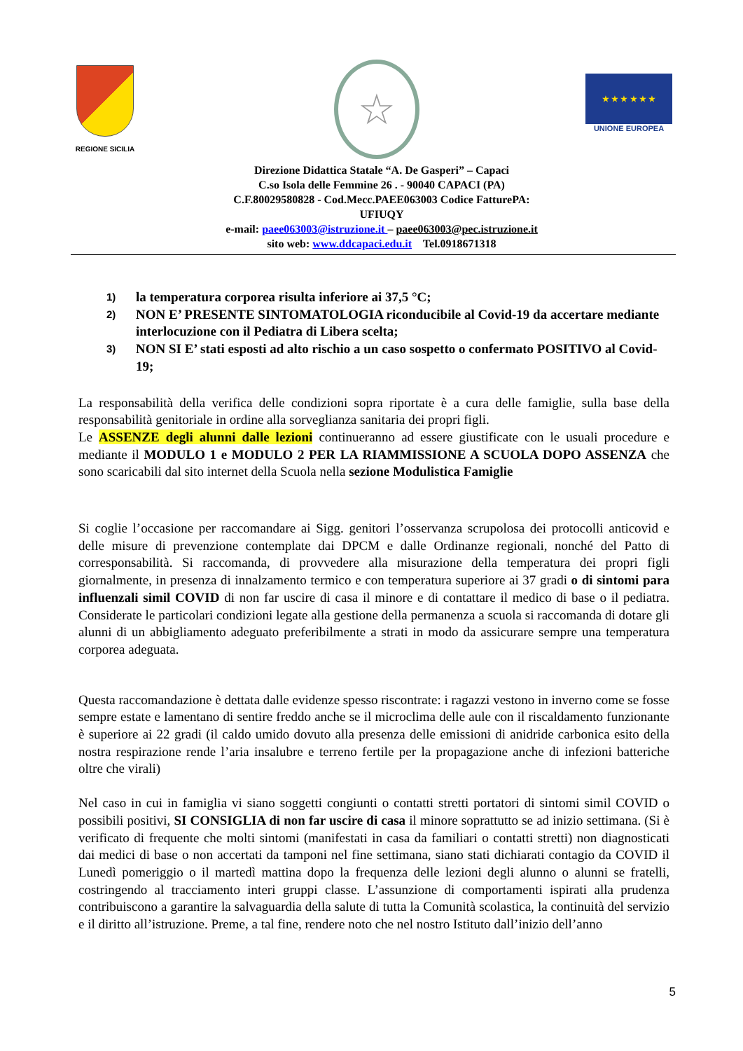REGIONE SICILIA
☆
★ ★ ★ ★ ★ ★
UNIONE EUROPEA
Direzione Didattica Statale “A. De Gasperi” – Capaci
C.so Isola delle Femmine 26 . - 90040 CAPACI (PA)
C.F.80029580828 - Cod.Mecc.PAEE063003 Codice FatturePA: UFIUQY
e-mail: paee063003@istruzione.it – paee063003@pec.istruzione.it
sito web: www.ddcapaci.edu.it Tel.0918671318
1)
la temperatura corporea risulta inferiore ai 37,5 °C;
2)
NON E’ PRESENTE SINTOMATOLOGIA riconducibile al Covid-19 da accertare mediante interlocuzione con il Pediatra di Libera scelta;
3)
NON SI E’ stati esposti ad alto rischio a un caso sospetto o confermato POSITIVO al Covid-19;
La responsabilità della verifica delle condizioni sopra riportate è a cura delle famiglie, sulla base della responsabilità genitoriale in ordine alla sorveglianza sanitaria dei propri figli.
Le ASSENZE degli alunni dalle lezioni continueranno ad essere giustificate con le usuali procedure e mediante il MODULO 1 e MODULO 2 PER LA RIAMMISSIONE A SCUOLA DOPO ASSENZA che sono scaricabili dal sito internet della Scuola nella sezione Modulistica Famiglie
Si coglie l’occasione per raccomandare ai Sigg. genitori l’osservanza scrupolosa dei protocolli anticovid e delle misure di prevenzione contemplate dai DPCM e dalle Ordinanze regionali, nonché del Patto di corresponsabilità. Si raccomanda, di provvedere alla misurazione della temperatura dei propri figli giornalmente, in presenza di innalzamento termico e con temperatura superiore ai 37 gradi o di sintomi para influenzali simil COVID di non far uscire di casa il minore e di contattare il medico di base o il pediatra. Considerate le particolari condizioni legate alla gestione della permanenza a scuola si raccomanda di dotare gli alunni di un abbigliamento adeguato preferibilmente a strati in modo da assicurare sempre una temperatura corporea adeguata.
Questa raccomandazione è dettata dalle evidenze spesso riscontrate: i ragazzi vestono in inverno come se fosse sempre estate e lamentano di sentire freddo anche se il microclima delle aule con il riscaldamento funzionante è superiore ai 22 gradi (il caldo umido dovuto alla presenza delle emissioni di anidride carbonica esito della nostra respirazione rende l’aria insalubre e terreno fertile per la propagazione anche di infezioni batteriche oltre che virali)
Nel caso in cui in famiglia vi siano soggetti congiunti o contatti stretti portatori di sintomi simil COVID o possibili positivi, SI CONSIGLIA di non far uscire di casa il minore soprattutto se ad inizio settimana. (Si è verificato di frequente che molti sintomi (manifestati in casa da familiari o contatti stretti) non diagnosticati dai medici di base o non accertati da tamponi nel fine settimana, siano stati dichiarati contagio da COVID il Lunedì pomeriggio o il martedì mattina dopo la frequenza delle lezioni degli alunno o alunni se fratelli, costringendo al tracciamento interi gruppi classe. L’assunzione di comportamenti ispirati alla prudenza contribuiscono a garantire la salvaguardia della salute di tutta la Comunità scolastica, la continuità del servizio e il diritto all’istruzione. Preme, a tal fine, rendere noto che nel nostro Istituto dall’inizio dell’anno
5